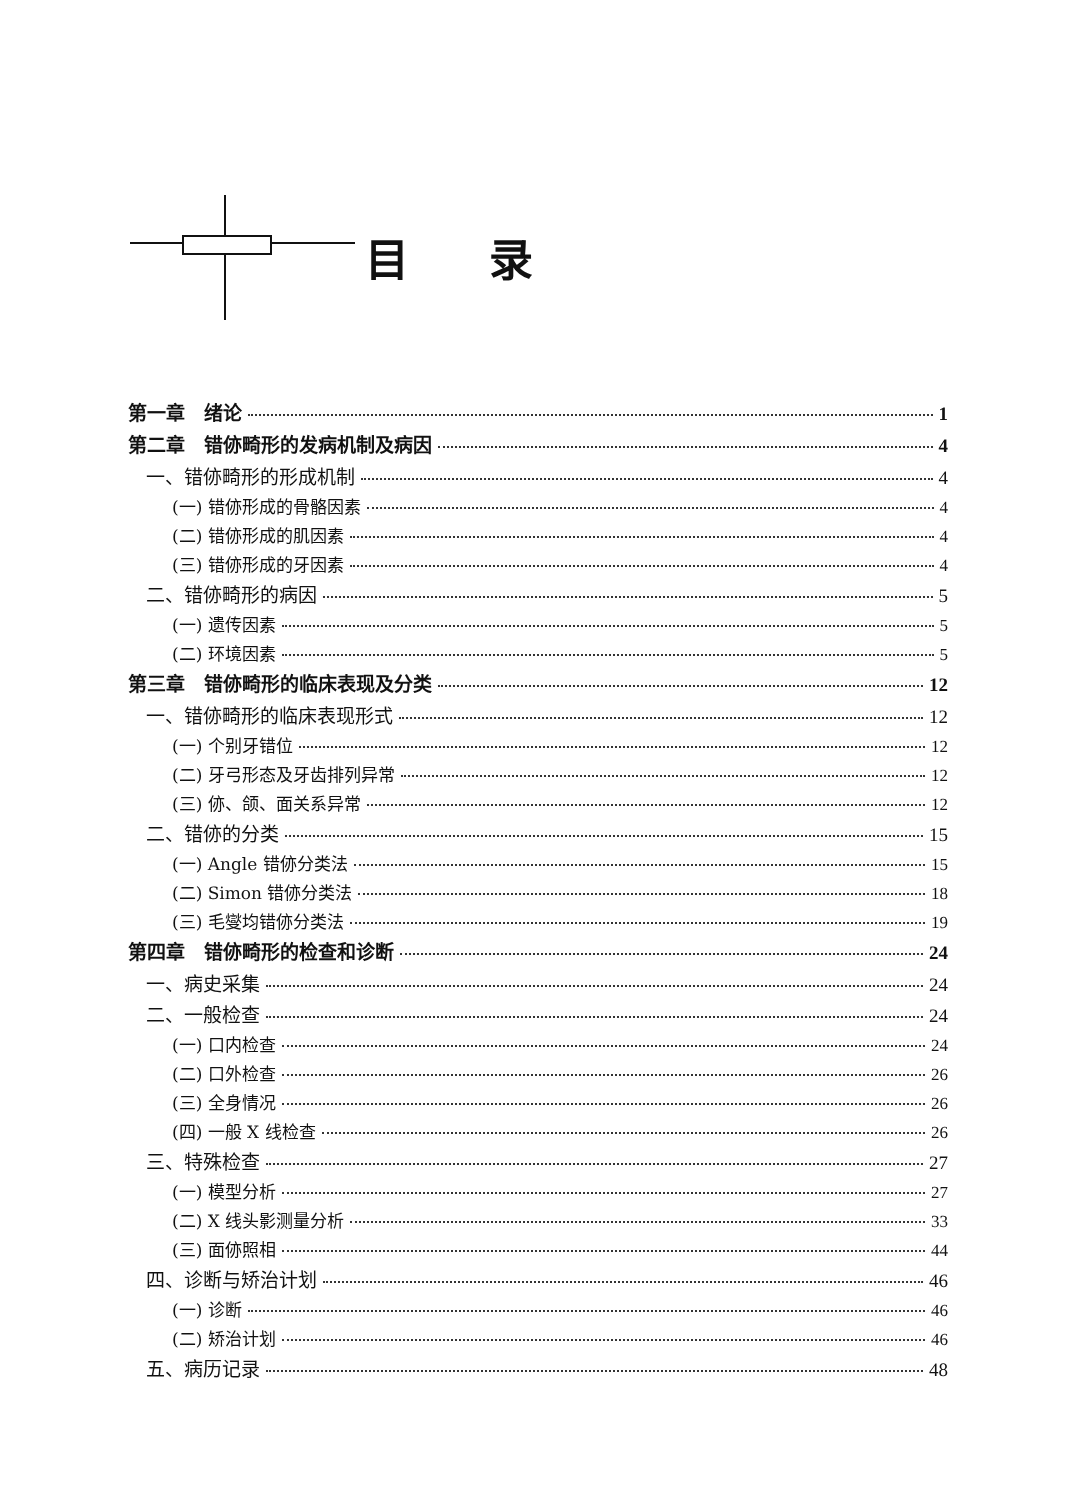目录
第一章　绪论 1
第二章　错㑊畸形的发病机制及病因 4
一、错㑊畸形的形成机制 4
(一) 错㑊形成的骨骼因素 4
(二) 错㑊形成的肌因素 4
(三) 错㑊形成的牙因素 4
二、错㑊畸形的病因 5
(一) 遗传因素 5
(二) 环境因素 5
第三章　错㑊畸形的临床表现及分类 12
一、错㑊畸形的临床表现形式 12
(一) 个别牙错位 12
(二) 牙弓形态及牙齿排列异常 12
(三) 㑊、颌、面关系异常 12
二、错㑊的分类 15
(一) Angle 错㑊分类法 15
(二) Simon 错㑊分类法 18
(三) 毛燮均错㑊分类法 19
第四章　错㑊畸形的检查和诊断 24
一、病史采集 24
二、一般检查 24
(一) 口内检查 24
(二) 口外检查 26
(三) 全身情况 26
(四) 一般 X 线检查 26
三、特殊检查 27
(一) 模型分析 27
(二) X 线头影测量分析 33
(三) 面㑊照相 44
四、诊断与矫治计划 46
(一) 诊断 46
(二) 矫治计划 46
五、病历记录 48